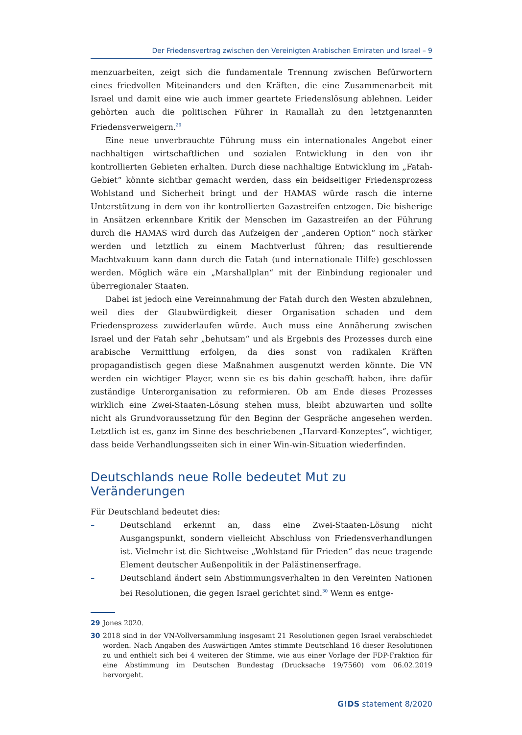Der Friedensvertrag zwischen den Vereinigten Arabischen Emiraten und Israel – 9
menzuarbeiten, zeigt sich die fundamentale Trennung zwischen Befürwortern eines friedvollen Miteinanders und den Kräften, die eine Zusammenarbeit mit Israel und damit eine wie auch immer geartete Friedenslösung ablehnen. Leider gehörten auch die politischen Führer in Ramallah zu den letztgenannten Friedensverweigern.<sup>29</sup>
Eine neue unverbrauchte Führung muss ein internationales Angebot einer nachhaltigen wirtschaftlichen und sozialen Entwicklung in den von ihr kontrollierten Gebieten erhalten. Durch diese nachhaltige Entwicklung im „Fatah-Gebiet“ könnte sichtbar gemacht werden, dass ein beidseitiger Friedensprozess Wohlstand und Sicherheit bringt und der HAMAS würde rasch die interne Unterstützung in dem von ihr kontrollierten Gazastreifen entzogen. Die bisherige in Ansätzen erkennbare Kritik der Menschen im Gazastreifen an der Führung durch die HAMAS wird durch das Aufzeigen der „anderen Option“ noch stärker werden und letztlich zu einem Machtverlust führen; das resultierende Machtvakuum kann dann durch die Fatah (und internationale Hilfe) geschlossen werden. Möglich wäre ein „Marshallplan“ mit der Einbindung regionaler und überregionaler Staaten.
Dabei ist jedoch eine Vereinnahmung der Fatah durch den Westen abzulehnen, weil dies der Glaubwürdigkeit dieser Organisation schaden und dem Friedensprozess zuwiderlaufen würde. Auch muss eine Annäherung zwischen Israel und der Fatah sehr „behutsam“ und als Ergebnis des Prozesses durch eine arabische Vermittlung erfolgen, da dies sonst von radikalen Kräften propagandistisch gegen diese Maßnahmen ausgenutzt werden könnte. Die VN werden ein wichtiger Player, wenn sie es bis dahin geschafft haben, ihre dafür zuständige Unterorganisation zu reformieren. Ob am Ende dieses Prozesses wirklich eine Zwei-Staaten-Lösung stehen muss, bleibt abzuwarten und sollte nicht als Grundvoraussetzung für den Beginn der Gespräche angesehen werden. Letztlich ist es, ganz im Sinne des beschriebenen „Harvard-Konzeptes“, wichtiger, dass beide Verhandlungsseiten sich in einer Win-win-Situation wiederfinden.
Deutschlands neue Rolle bedeutet Mut zu Veränderungen
Für Deutschland bedeutet dies:
– Deutschland erkennt an, dass eine Zwei-Staaten-Lösung nicht Ausgangspunkt, sondern vielleicht Abschluss von Friedensverhandlungen ist. Vielmehr ist die Sichtweise „Wohlstand für Frieden“ das neue tragende Element deutscher Außenpolitik in der Palästinenserfrage.
– Deutschland ändert sein Abstimmungsverhalten in den Vereinten Nationen bei Resolutionen, die gegen Israel gerichtet sind.<sup>30</sup> Wenn es entge-
29 Jones 2020.
30 2018 sind in der VN-Vollversammlung insgesamt 21 Resolutionen gegen Israel verabschiedet worden. Nach Angaben des Auswärtigen Amtes stimmte Deutschland 16 dieser Resolutionen zu und enthielt sich bei 4 weiteren der Stimme, wie aus einer Vorlage der FDP-Fraktion für eine Abstimmung im Deutschen Bundestag (Drucksache 19/7560) vom 06.02.2019 hervorgeht.
G!DS statement 8/2020